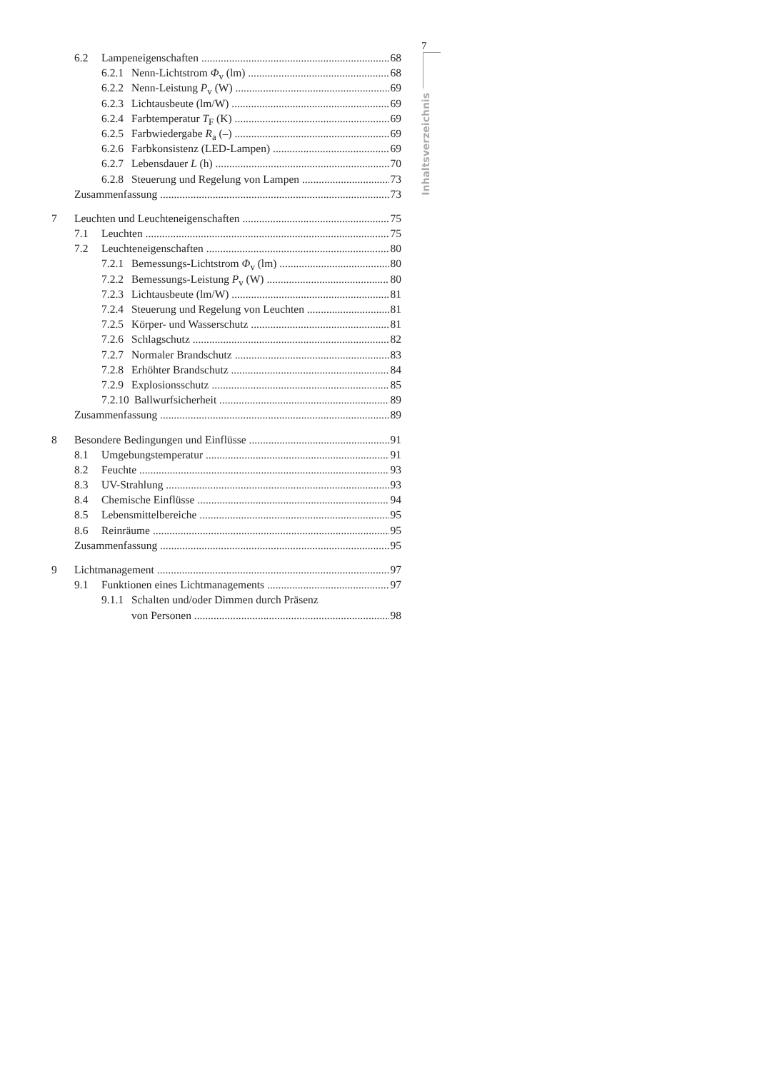7
Inhaltsverzeichnis
6.2 Lampeneigenschaften 68
6.2.1 Nenn-Lichtstrom Φ<sub>v</sub> (lm) 68
6.2.2 Nenn-Leistung P<sub>v</sub> (W) 69
6.2.3 Lichtausbeute (lm/W) 69
6.2.4 Farbtemperatur T<sub>F</sub> (K) 69
6.2.5 Farbwiedergabe R<sub>a</sub> (–) 69
6.2.6 Farbkonsistenz (LED-Lampen) 69
6.2.7 Lebensdauer L (h) 70
6.2.8 Steuerung und Regelung von Lampen 73
Zusammenfassung 73
7 Leuchten und Leuchteneigenschaften 75
7.1 Leuchten 75
7.2 Leuchteneigenschaften 80
7.2.1 Bemessungs-Lichtstrom Φ<sub>v</sub> (lm) 80
7.2.2 Bemessungs-Leistung P<sub>v</sub> (W) 80
7.2.3 Lichtausbeute (lm/W) 81
7.2.4 Steuerung und Regelung von Leuchten 81
7.2.5 Körper- und Wasserschutz 81
7.2.6 Schlagschutz 82
7.2.7 Normaler Brandschutz 83
7.2.8 Erhöhter Brandschutz 84
7.2.9 Explosionsschutz 85
7.2.10 Ballwurfsicherheit 89
Zusammenfassung 89
8 Besondere Bedingungen und Einflüsse 91
8.1 Umgebungstemperatur 91
8.2 Feuchte 93
8.3 UV-Strahlung 93
8.4 Chemische Einflüsse 94
8.5 Lebensmittelbereiche 95
8.6 Reinräume 95
Zusammenfassung 95
9 Lichtmanagement 97
9.1 Funktionen eines Lichtmanagements 97
9.1.1 Schalten und/oder Dimmen durch Präsenz
von Personen 98